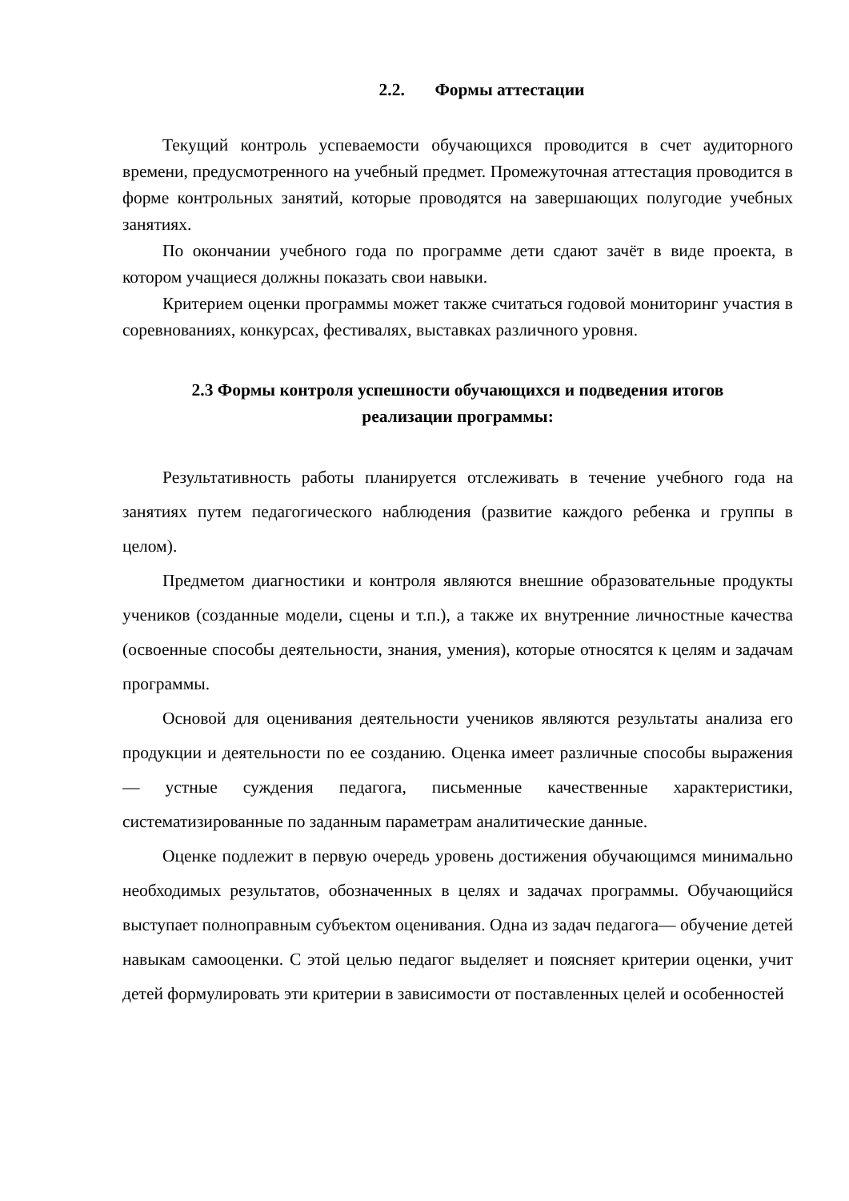2.2. Формы аттестации
Текущий контроль успеваемости обучающихся проводится в счет аудиторного времени, предусмотренного на учебный предмет. Промежуточная аттестация проводится в форме контрольных занятий, которые проводятся на завершающих полугодие учебных занятиях.
По окончании учебного года по программе дети сдают зачёт в виде проекта, в котором учащиеся должны показать свои навыки.
Критерием оценки программы может также считаться годовой мониторинг участия в соревнованиях, конкурсах, фестивалях, выставках различного уровня.
2.3 Формы контроля успешности обучающихся и подведения итогов
реализации программы:
Результативность работы планируется отслеживать в течение учебного года на занятиях путем педагогического наблюдения (развитие каждого ребенка и группы в целом).
Предметом диагностики и контроля являются внешние образовательные продукты учеников (созданные модели, сцены и т.п.), а также их внутренние личностные качества (освоенные способы деятельности, знания, умения), которые относятся к целям и задачам программы.
Основой для оценивания деятельности учеников являются результаты анализа его продукции и деятельности по ее созданию. Оценка имеет различные способы выражения — устные суждения педагога, письменные качественные характеристики, систематизированные по заданным параметрам аналитические данные.
Оценке подлежит в первую очередь уровень достижения обучающимся минимально необходимых результатов, обозначенных в целях и задачах программы. Обучающийся выступает полноправным субъектом оценивания. Одна из задач педагога— обучение детей навыкам самооценки. С этой целью педагог выделяет и поясняет критерии оценки, учит детей формулировать эти критерии в зависимости от поставленных целей и особенностей